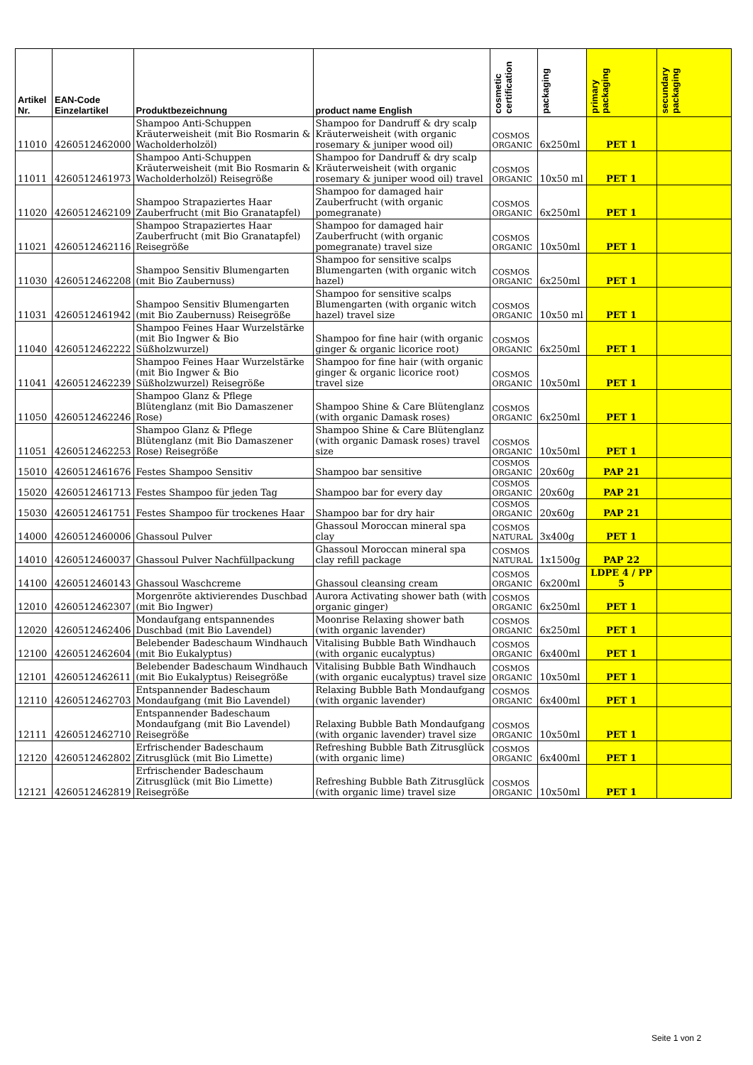| Artikel Nr. | EAN-Code Einzelartikel | Produktbezeichnung | product name English | cosmetic certification | packaging | primary packaging | secundary packaging |
| --- | --- | --- | --- | --- | --- | --- | --- |
| 11010 | 4260512462000 | Shampoo Anti-Schuppen Kräuterweisheit (mit Bio Rosmarin & Wacholderholzöl) | Shampoo for Dandruff & dry scalp Kräuterweisheit (with organic rosemary & juniper wood oil) | COSMOS ORGANIC | 6x250ml | PET 1 | |
| 11011 | 4260512461973 | Shampoo Anti-Schuppen Kräuterweisheit (mit Bio Rosmarin & Wacholderholzöl) Reisegröße | Shampoo for Dandruff & dry scalp Kräuterweisheit (with organic rosemary & juniper wood oil) travel | COSMOS ORGANIC | 10x50 ml | PET 1 | |
| 11020 | 4260512462109 | Shampoo Strapaziertes Haar Zauberfrucht (mit Bio Granatapfel) | Shampoo for damaged hair Zauberfrucht (with organic pomegranate) | COSMOS ORGANIC | 6x250ml | PET 1 | |
| 11021 | 4260512462116 | Shampoo Strapaziertes Haar Zauberfrucht (mit Bio Granatapfel) Reisegröße | Shampoo for damaged hair Zauberfrucht (with organic pomegranate) travel size | COSMOS ORGANIC | 10x50ml | PET 1 | |
| 11030 | 4260512462208 | Shampoo Sensitiv Blumengarten (mit Bio Zaubernuss) | Shampoo for sensitive scalps Blumengarten (with organic witch hazel) | COSMOS ORGANIC | 6x250ml | PET 1 | |
| 11031 | 4260512461942 | Shampoo Sensitiv Blumengarten (mit Bio Zaubernuss) Reisegröße | Shampoo for sensitive scalps Blumengarten (with organic witch hazel) travel size | COSMOS ORGANIC | 10x50 ml | PET 1 | |
| 11040 | 4260512462222 | Shampoo Feines Haar Wurzelstärke (mit Bio Ingwer & Bio Süßholzwurzel) | Shampoo for fine hair (with organic ginger & organic licorice root) | COSMOS ORGANIC | 6x250ml | PET 1 | |
| 11041 | 4260512462239 | Shampoo Feines Haar Wurzelstärke (mit Bio Ingwer & Bio Süßholzwurzel) Reisegröße | Shampoo for fine hair (with organic ginger & organic licorice root) travel size | COSMOS ORGANIC | 10x50ml | PET 1 | |
| 11050 | 4260512462246 | Shampoo Glanz & Pflege Blütenglanz (mit Bio Damaszener Rose) | Shampoo Shine & Care Blütenglanz (with organic Damask roses) | COSMOS ORGANIC | 6x250ml | PET 1 | |
| 11051 | 4260512462253 | Shampoo Glanz & Pflege Blütenglanz (mit Bio Damaszener Rose) Reisegröße | Shampoo Shine & Care Blütenglanz (with organic Damask roses) travel size | COSMOS ORGANIC | 10x50ml | PET 1 | |
| 15010 | 4260512461676 | Festes Shampoo Sensitiv | Shampoo bar sensitive | COSMOS ORGANIC | 20x60g | PAP 21 | |
| 15020 | 4260512461713 | Festes Shampoo für jeden Tag | Shampoo bar for every day | COSMOS ORGANIC | 20x60g | PAP 21 | |
| 15030 | 4260512461751 | Festes Shampoo für trockenes Haar | Shampoo bar for dry hair | COSMOS ORGANIC | 20x60g | PAP 21 | |
| 14000 | 4260512460006 | Ghassoul Pulver | Ghassoul Moroccan mineral spa clay | COSMOS NATURAL | 3x400g | PET 1 | |
| 14010 | 4260512460037 | Ghassoul Pulver Nachfüllpackung | Ghassoul Moroccan mineral spa clay refill package | COSMOS NATURAL | 1x1500g | PAP 22 | |
| 14100 | 4260512460143 | Ghassoul Waschcreme | Ghassoul cleansing cream | COSMOS ORGANIC | 6x200ml | LDPE 4 / PP 5 | |
| 12010 | 4260512462307 | Morgenröte aktivierendes Duschbad (mit Bio Ingwer) | Aurora Activating shower bath (with organic ginger) | COSMOS ORGANIC | 6x250ml | PET 1 | |
| 12020 | 4260512462406 | Mondaufgang entspannendes Duschbad (mit Bio Lavendel) | Moonrise Relaxing shower bath (with organic lavender) | COSMOS ORGANIC | 6x250ml | PET 1 | |
| 12100 | 4260512462604 | Belebender Badeschaum Windhauch (mit Bio Eukalyptus) | Vitalising Bubble Bath Windhauch (with organic eucalyptus) | COSMOS ORGANIC | 6x400ml | PET 1 | |
| 12101 | 4260512462611 | Belebender Badeschaum Windhauch (mit Bio Eukalyptus) Reisegröße | Vitalising Bubble Bath Windhauch (with organic eucalyptus) travel size | COSMOS ORGANIC | 10x50ml | PET 1 | |
| 12110 | 4260512462703 | Entspannender Badeschaum Mondaufgang (mit Bio Lavendel) | Relaxing Bubble Bath Mondaufgang (with organic lavender) | COSMOS ORGANIC | 6x400ml | PET 1 | |
| 12111 | 4260512462710 | Entspannender Badeschaum Mondaufgang (mit Bio Lavendel) Reisegröße | Relaxing Bubble Bath Mondaufgang (with organic lavender) travel size | COSMOS ORGANIC | 10x50ml | PET 1 | |
| 12120 | 4260512462802 | Erfrischender Badeschaum Zitrusglück (mit Bio Limette) | Refreshing Bubble Bath Zitrusglück (with organic lime) | COSMOS ORGANIC | 6x400ml | PET 1 | |
| 12121 | 4260512462819 | Erfrischender Badeschaum Zitrusglück (mit Bio Limette) Reisegröße | Refreshing Bubble Bath Zitrusglück (with organic lime) travel size | COSMOS ORGANIC | 10x50ml | PET 1 | |
Seite 1 von 2